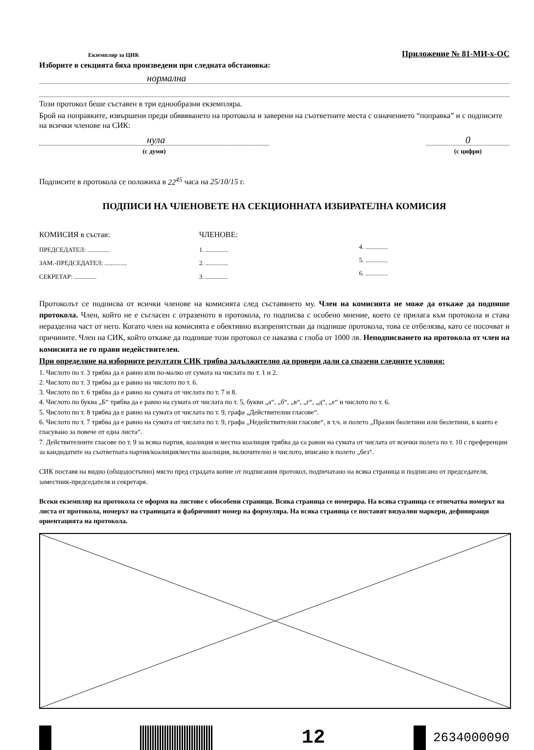Екземпляр за ЦИК Приложение № 81-МИ-х-ОС
Изборите в секцията бяха произведени при следната обстановка:
нормална
Този протокол беше съставен в три еднообразни екземпляра.
Брой на поправките, извършени преди обявяването на протокола и заверени на съответните места с означението “поправка” и с подписите на всички членове на СИК:
нула
(с думи)
0
(с цифри)
Подписите в протокола се положиха в 22<sup>45</sup> часа на 25/10/15 г.
ПОДПИСИ НА ЧЛЕНОВЕТЕ НА СЕКЦИОННАТА ИЗБИРАТЕЛНА КОМИСИЯ
КОМИСИЯ в състав:
ПРЕДСЕДАТЕЛ: ..............
ЗАМ.-ПРЕДСЕДАТЕЛ: ..............
СЕКРЕТАР: ..............
ЧЛЕНОВЕ:
1. ..............
2. ..............
3. ..............
4. ..............
5. ..............
6. ..............
Протоколът се подписва от всички членове на комисията след съставянето му. Член на комисията не може да откаже да подпише протокола. Член, който не е съгласен с отразеното в протокола, го подписва с особено мнение, което се прилага към протокола и става неразделна част от него. Когато член на комисията е обективно възпрепятстван да подпише протокола, това се отбелязва, като се посочват и причините. Член на СИК, който откаже да подпише този протокол се наказва с глоба от 1000 лв. Неподписването на протокола от член на комисията не го прави недействителен.
При определяне на изборните резултати СИК трябва задължително да провери дали са спазени следните условия:
1. Числото по т. 3 трябва да е равно или по-малко от сумата на числата по т. 1 и 2.
2. Числото по т. 3 трябва да е равно на числото по т. 6.
3. Числото по т. 6 трябва да е равно на сумата от числата по т. 7 и 8.
4. Числото по буква „Б“ трябва да е равно на сумата от числата по т. 5, букви „а“, „б“, „в“, „г“, „д“, „е“ и числото по т. 6.
5. Числото по т. 8 трябва да е равно на сумата от числата по т. 9, графа „Действителни гласове“.
6. Числото по т. 7 трябва да е равно на сумата от числата по т. 9, графа „Недействителни гласове“, в т.ч. и полето „Празни бюлетини или бюлетини, в които е гласувано за повече от една листа“.
7. Действителните гласове по т. 9 за всяка партия, коалиция и местна коалиция трябва да са равни на сумата от числата от всички полета по т. 10 с преференции за кандидатите на съответната партия/коалиция/местна коалиция, включително и числото, вписано в полето „без“.
СИК поставя на видно (общодостъпно) място пред сградата копие от подписания протокол, подпечатано на всяка страница и подписано от председателя, заместник-председателя и секретаря.
Всеки екземпляр на протокола се оформя на листове с обособени страници. Всяка страница се номерира. На всяка страница се отпечатва номерът на листа от протокола, номерът на страницата и фабричният номер на формуляра. На всяка страница се поставят визуални маркери, дефиниращи ориентацията на протокола.
12 2634000090